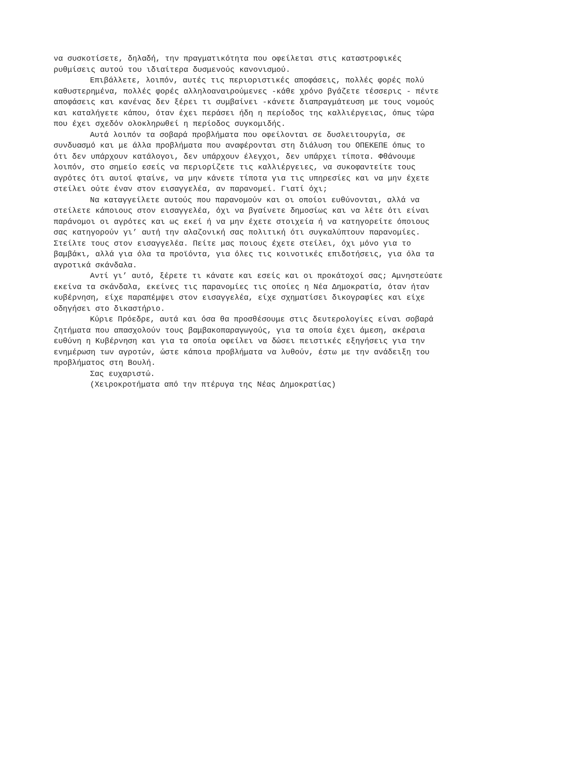να συσκοτίσετε, δηλαδή, την πραγματικότητα που οφείλεται στις καταστροφικές ρυθμίσεις αυτού του ιδιαίτερα δυσμενούς κανονισμού.
Επιβάλλετε, λοιπόν, αυτές τις περιοριστικές αποφάσεις, πολλές φορές πολύ καθυστερημένα, πολλές φορές αλληλοαναιρούμενες -κάθε χρόνο βγάζετε τέσσερις - πέντε αποφάσεις και κανένας δεν ξέρει τι συμβαίνει -κάνετε διαπραγμάτευση με τους νομούς και καταλήγετε κάπου, όταν έχει περάσει ήδη η περίοδος της καλλιέργειας, όπως τώρα που έχει σχεδόν ολοκληρωθεί η περίοδος συγκομιδής.
Αυτά λοιπόν τα σοβαρά προβλήματα που οφείλονται σε δυσλειτουργία, σε συνδυασμό και με άλλα προβλήματα που αναφέρονται στη διάλυση του ΟΠΕΚΕΠΕ όπως το ότι δεν υπάρχουν κατάλογοι, δεν υπάρχουν έλεγχοι, δεν υπάρχει τίποτα. Φθάνουμε λοιπόν, στο σημείο εσείς να περιορίζετε τις καλλιέργειες, να συκοφαντείτε τους αγρότες ότι αυτοί φταίνε, να μην κάνετε τίποτα για τις υπηρεσίες και να μην έχετε στείλει ούτε έναν στον εισαγγελέα, αν παρανομεί. Γιατί όχι;
Να καταγγείλετε αυτούς που παρανομούν και οι οποίοι ευθύνονται, αλλά να στείλετε κάποιους στον εισαγγελέα, όχι να βγαίνετε δημοσίως και να λέτε ότι είναι παράνομοι οι αγρότες και ως εκεί ή να μην έχετε στοιχεία ή να κατηγορείτε όποιους σας κατηγορούν γι’ αυτή την αλαζονική σας πολιτική ότι συγκαλύπτουν παρανομίες. Στείλτε τους στον εισαγγελέα. Πείτε μας ποιους έχετε στείλει, όχι μόνο για το βαμβάκι, αλλά για όλα τα προϊόντα, για όλες τις κοινοτικές επιδοτήσεις, για όλα τα αγροτικά σκάνδαλα.
Αντί γι’ αυτό, ξέρετε τι κάνατε και εσείς και οι προκάτοχοί σας; Αμνηστεύατε εκείνα τα σκάνδαλα, εκείνες τις παρανομίες τις οποίες η Νέα Δημοκρατία, όταν ήταν κυβέρνηση, είχε παραπέμψει στον εισαγγελέα, είχε σχηματίσει δικογραφίες και είχε οδηγήσει στο δικαστήριο.
Κύριε Πρόεδρε, αυτά και όσα θα προσθέσουμε στις δευτερολογίες είναι σοβαρά ζητήματα που απασχολούν τους βαμβακοπαραγωγούς, για τα οποία έχει άμεση, ακέραια ευθύνη η Κυβέρνηση και για τα οποία οφείλει να δώσει πειστικές εξηγήσεις για την ενημέρωση των αγροτών, ώστε κάποια προβλήματα να λυθούν, έστω με την ανάδειξη του προβλήματος στη Βουλή.
Σας ευχαριστώ.
(Χειροκροτήματα από την πτέρυγα της Νέας Δημοκρατίας)